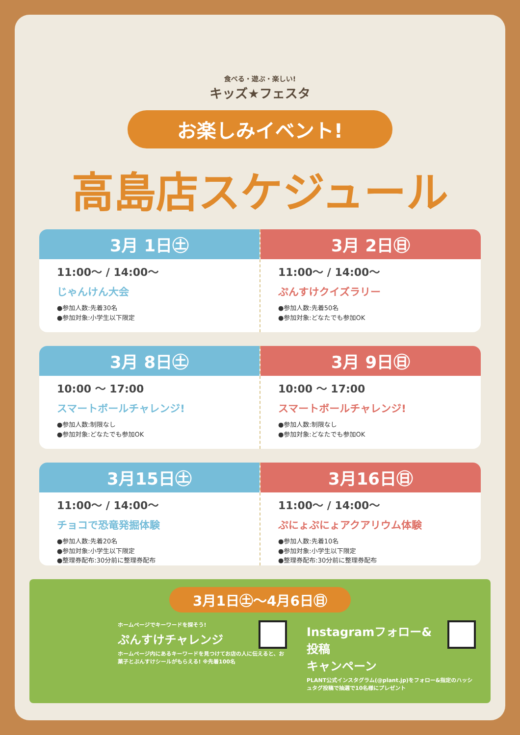食べる・遊ぶ・楽しい!
キッズ★フェスタ
お楽しみイベント!
高島店スケジュール
3月 1日㊏
11:00〜 / 14:00〜
じゃんけん大会
●参加人数:先着30名
●参加対象:小学生以下限定
3月 2日㊐
11:00〜 / 14:00〜
ぷんすけクイズラリー
●参加人数:先着50名
●参加対象:どなたでも参加OK
3月 8日㊏
10:00 〜 17:00
スマートボールチャレンジ!
●参加人数:制限なし
●参加対象:どなたでも参加OK
3月 9日㊐
10:00 〜 17:00
スマートボールチャレンジ!
●参加人数:制限なし
●参加対象:どなたでも参加OK
3月15日㊏
11:00〜 / 14:00〜
チョコで恐竜発掘体験
●参加人数:先着20名
●参加対象:小学生以下限定
●整理券配布:30分前に整理券配布
3月16日㊐
11:00〜 / 14:00〜
ぷにょぷにょアクアリウム体験
●参加人数:先着10名
●参加対象:小学生以下限定
●整理券配布:30分前に整理券配布
3月1日㊏〜4月6日㊐
ホームページでキーワードを探そう!
ぷんすけチャレンジ
ホームページ内にあるキーワードを見つけてお店の人に伝えると、お菓子とぷんすけシールがもらえる! ※先着100名
Instagramフォロー&投稿
キャンペーン
PLANT公式インスタグラム(@plant.jp)をフォロー&指定のハッシュタグ投稿で抽選で10名様にプレゼント